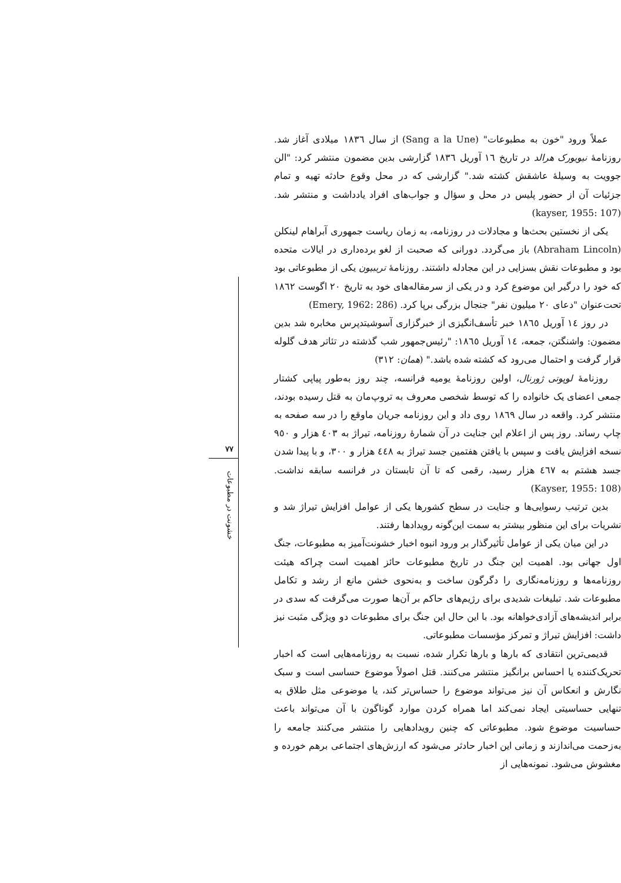عملاً ورود "خون به مطبوعات" (Sang a la Une) از سال ۱۸۳٦ میلادی آغاز شد. روزنامهٔ نیویورک هرالد در تاریخ ۱٦ آوریل ۱۸۳٦ گزارشی بدین مضمون منتشر کرد: "الن جوویت به وسیلهٔ عاشقش کشته شد." گزارشی که در محل وقوع حادثه تهیه و تمام جزئیات آن از حضور پلیس در محل و سؤال و جواب‌های افراد یادداشت و منتشر شد. (kayser, 1955: 107)
یکی از نخستین بحث‌ها و مجادلات در روزنامه، به زمان ریاست جمهوری آبراهام لینکلن (Abraham Lincoln) باز می‌گردد. دورانی که صحبت از لغو برده‌داری در ایالات متحده بود و مطبوعات نقش بسزایی در این مجادله داشتند. روزنامهٔ تریبیون یکی از مطبوعاتی بود که خود را درگیر این موضوع کرد و در یکی از سرمقاله‌های خود به تاریخ ۲۰ اگوست ۱۸٦۲ تحت‌عنوان "دعای ۲۰ میلیون نفر" جنجال بزرگی برپا کرد. (Emery, 1962: 286)
در روز ۱٤ آوریل ۱۸٦٥ خبر تأسف‌انگیزی از خبرگزاری آسوشیتدپرس مخابره شد بدین مضمون: واشنگتن، جمعه، ۱٤ آوریل ۱۸٦٥: "رئیس‌جمهور شب گذشته در تئاتر هدف گلوله قرار گرفت و احتمال می‌رود که کشته شده باشد." (همان: ۳۱۲)
روزنامهٔ لوپوتی ژورنال، اولین روزنامهٔ یومیه فرانسه، چند روز به‌طور پیاپی کشتار جمعی اعضای یک خانواده را که توسط شخصی معروف به تروپ‌مان به قتل رسیده بودند، منتشر کرد. واقعه در سال ۱۸٦۹ روی داد و این روزنامه جریان ماوقع را در سه صفحه به چاپ رساند. روز پس از اعلام این جنایت در آن شمارهٔ روزنامه، تیراژ به ٤۰۳ هزار و ۹٥۰ نسخه افزایش یافت و سپس با یافتن هفتمین جسد تیراژ به ٤٤۸ هزار و ۳۰۰، و با پیدا شدن جسد هشتم به ٤٦۷ هزار رسید، رقمی که تا آن تابستان در فرانسه سابقه نداشت. (Kayser, 1955: 108)
بدین ترتیب رسوایی‌ها و جنایت در سطح کشورها یکی از عوامل افزایش تیراژ شد و نشریات برای این منظور بیشتر به سمت این‌گونه رویدادها رفتند.
در این میان یکی از عوامل تأثیرگذار بر ورود انبوه اخبار خشونت‌آمیز به مطبوعات، جنگ اول جهانی بود. اهمیت این جنگ در تاریخ مطبوعات حائز اهمیت است چراکه هیئت روزنامه‌ها و روزنامه‌نگاری را دگرگون ساخت و به‌نحوی خشن مانع از رشد و تکامل مطبوعات شد. تبلیغات شدیدی برای رژیم‌های حاکم بر آن‌ها صورت می‌گرفت که سدی در برابر اندیشه‌های آزادی‌خواهانه بود. با این حال این جنگ برای مطبوعات دو ویژگی مثبت نیز داشت: افزایش تیراژ و تمرکز مؤسسات مطبوعاتی.
قدیمی‌ترین انتقادی که بارها و بارها تکرار شده، نسبت به روزنامه‌هایی است که اخبار تحریک‌کننده یا احساس برانگیز منتشر می‌کنند. قتل اصولاً موضوع حساسی است و سبک نگارش و انعکاس آن نیز می‌تواند موضوع را حساس‌تر کند، یا موضوعی مثل طلاق به تنهایی حساسیتی ایجاد نمی‌کند اما همراه کردن موارد گوناگون با آن می‌تواند باعث حساسیت موضوع شود. مطبوعاتی که چنین رویدادهایی را منتشر می‌کنند جامعه را به‌زحمت می‌اندازند و زمانی این اخبار حادثر می‌شود که ارزش‌های اجتماعی برهم خورده و مغشوش می‌شود. نمونه‌هایی از
۷۷
خشونت در مطبوعات